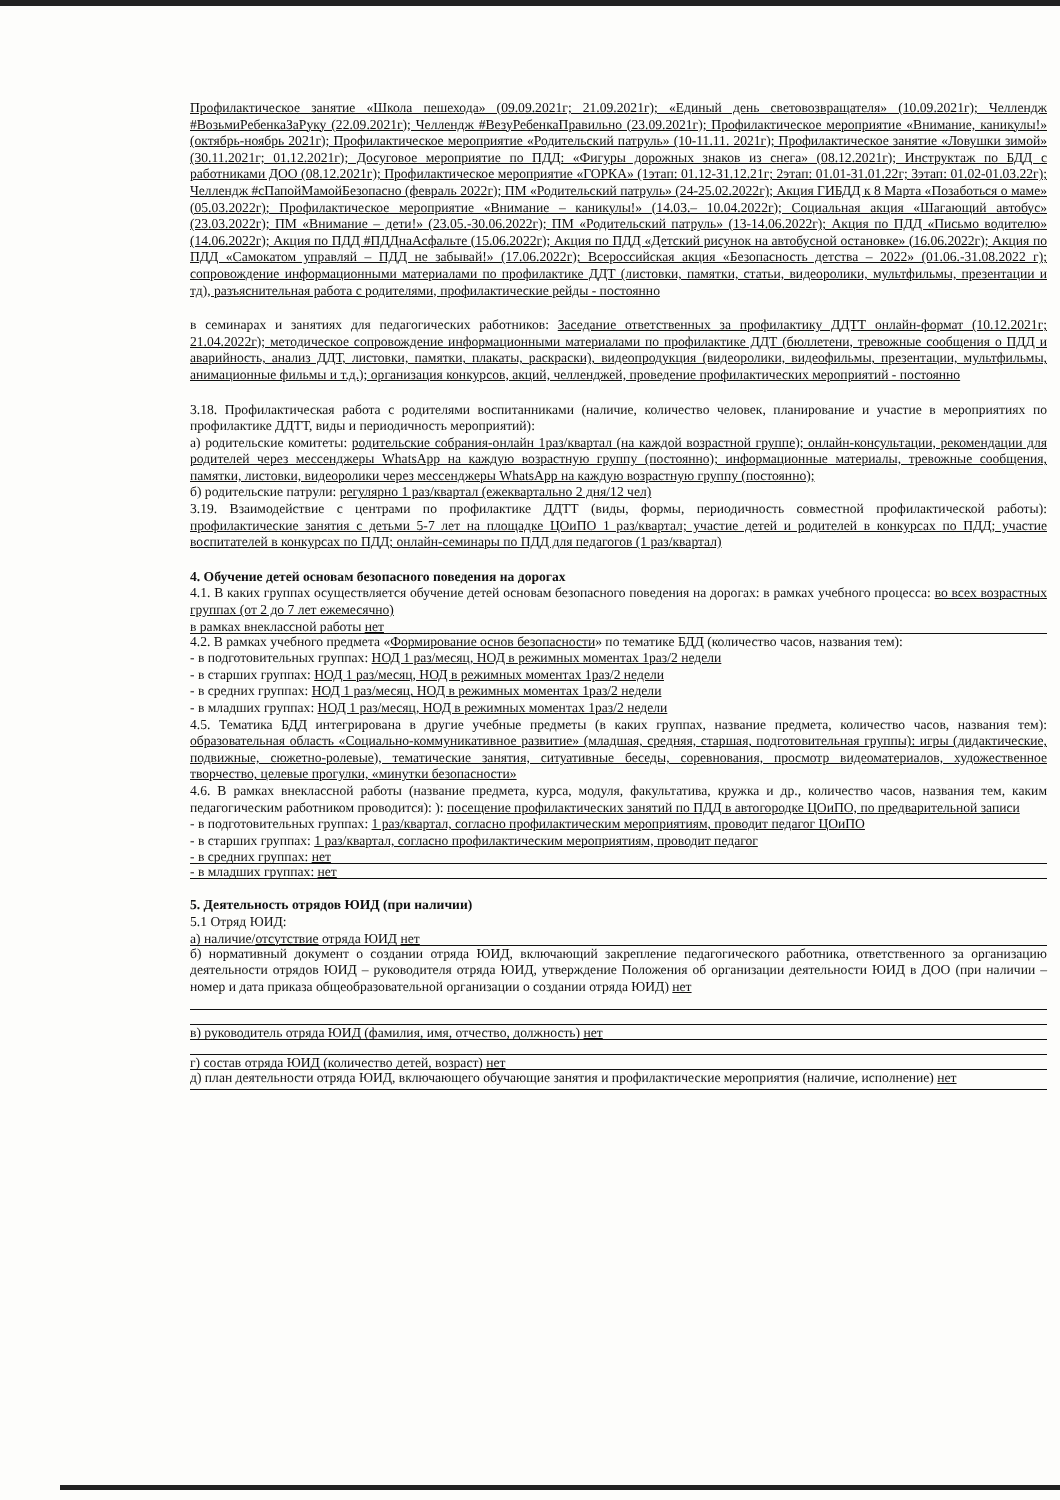Профилактическое занятие «Школа пешехода» (09.09.2021г; 21.09.2021г); «Единый день световозвращателя» (10.09.2021г); Челлендж #ВозьмиРебенкаЗаРуку (22.09.2021г); Челлендж #ВезуРебенкаПравильно (23.09.2021г); Профилактическое мероприятие «Внимание, каникулы!» (октябрь-ноябрь 2021г); Профилактическое мероприятие «Родительский патруль» (10-11.11. 2021г); Профилактическое занятие «Ловушки зимой» (30.11.2021г; 01.12.2021г); Досуговое мероприятие по ПДД: «Фигуры дорожных знаков из снега» (08.12.2021г); Инструктаж по БДД с работниками ДОО (08.12.2021г); Профилактическое мероприятие «ГОРКА» (1этап: 01.12-31.12.21г; 2этап: 01.01-31.01.22г; 3этап: 01.02-01.03.22г); Челлендж #сПапойМамойБезопасно (февраль 2022г); ПМ «Родительский патруль» (24-25.02.2022г); Акция ГИБДД к 8 Марта «Позаботься о маме» (05.03.2022г); Профилактическое мероприятие «Внимание – каникулы!» (14.03.– 10.04.2022г); Социальная акция «Шагающий автобус» (23.03.2022г); ПМ «Внимание – дети!» (23.05.-30.06.2022г); ПМ «Родительский патруль» (13-14.06.2022г); Акция по ПДД «Письмо водителю» (14.06.2022г); Акция по ПДД #ПДДнаАсфальте (15.06.2022г); Акция по ПДД «Детский рисунок на автобусной остановке» (16.06.2022г); Акция по ПДД «Самокатом управляй – ПДД не забывай!» (17.06.2022г); Всероссийская акция «Безопасность детства – 2022» (01.06.-31.08.2022 г); сопровождение информационными материалами по профилактике ДДТ (листовки, памятки, статьи, видеоролики, мультфильмы, презентации и тд), разъяснительная работа с родителями, профилактические рейды - постоянно
в семинарах и занятиях для педагогических работников: Заседание ответственных за профилактику ДДТТ онлайн-формат (10.12.2021г; 21.04.2022г); методическое сопровождение информационными материалами по профилактике ДДТ (бюллетени, тревожные сообщения о ПДД и аварийность, анализ ДДТ, листовки, памятки, плакаты, раскраски), видеопродукция (видеоролики, видеофильмы, презентации, мультфильмы, анимационные фильмы и т.д.); организация конкурсов, акций, челленджей, проведение профилактических мероприятий - постоянно
3.18. Профилактическая работа с родителями воспитанниками (наличие, количество человек, планирование и участие в мероприятиях по профилактике ДДТТ, виды и периодичность мероприятий):
а) родительские комитеты: родительские собрания-онлайн 1раз/квартал (на каждой возрастной группе); онлайн-консультации, рекомендации для родителей через мессенджеры WhatsApp на каждую возрастную группу (постоянно); информационные материалы, тревожные сообщения, памятки, листовки, видеоролики через мессенджеры WhatsApp на каждую возрастную группу (постоянно);
б) родительские патрули: регулярно 1 раз/квартал (ежеквартально 2 дня/12 чел)
3.19. Взаимодействие с центрами по профилактике ДДТТ (виды, формы, периодичность совместной профилактической работы): профилактические занятия с детьми 5-7 лет на площадке ЦОиПО 1 раз/квартал; участие детей и родителей в конкурсах по ПДД; участие воспитателей в конкурсах по ПДД; онлайн-семинары по ПДД для педагогов (1 раз/квартал)
4. Обучение детей основам безопасного поведения на дорогах
4.1. В каких группах осуществляется обучение детей основам безопасного поведения на дорогах: в рамках учебного процесса: во всех возрастных группах (от 2 до 7 лет ежемесячно)
в рамках внеклассной работы нет
4.2. В рамках учебного предмета «Формирование основ безопасности» по тематике БДД (количество часов, названия тем):
- в подготовительных группах: НОД 1 раз/месяц, НОД в режимных моментах 1раз/2 недели
- в старших группах: НОД 1 раз/месяц, НОД в режимных моментах 1раз/2 недели
- в средних группах: НОД 1 раз/месяц, НОД в режимных моментах 1раз/2 недели
- в младших группах: НОД 1 раз/месяц, НОД в режимных моментах 1раз/2 недели
4.5. Тематика БДД интегрирована в другие учебные предметы (в каких группах, название предмета, количество часов, названия тем): образовательная область «Социально-коммуникативное развитие» (младшая, средняя, старшая, подготовительная группы): игры (дидактические, подвижные, сюжетно-ролевые), тематические занятия, ситуативные беседы, соревнования, просмотр видеоматериалов, художественное творчество, целевые прогулки, «минутки безопасности»
4.6. В рамках внеклассной работы (название предмета, курса, модуля, факультатива, кружка и др., количество часов, названия тем, каким педагогическим работником проводится): ): посещение профилактических занятий по ПДД в автогородке ЦОиПО, по предварительной записи
- в подготовительных группах: 1 раз/квартал, согласно профилактическим мероприятиям, проводит педагог ЦОиПО
- в старших группах: 1 раз/квартал, согласно профилактическим мероприятиям, проводит педагог
- в средних группах: нет
- в младших группах: нет
5. Деятельность отрядов ЮИД (при наличии)
5.1 Отряд ЮИД:
а) наличие/отсутствие отряда ЮИД нет
б) нормативный документ о создании отряда ЮИД, включающий закрепление педагогического работника, ответственного за организацию деятельности отрядов ЮИД – руководителя отряда ЮИД, утверждение Положения об организации деятельности ЮИД в ДОО (при наличии – номер и дата приказа общеобразовательной организации о создании отряда ЮИД) нет
в) руководитель отряда ЮИД (фамилия, имя, отчество, должность) нет
г) состав отряда ЮИД (количество детей, возраст) нет
д) план деятельности отряда ЮИД, включающего обучающие занятия и профилактические мероприятия (наличие, исполнение) нет